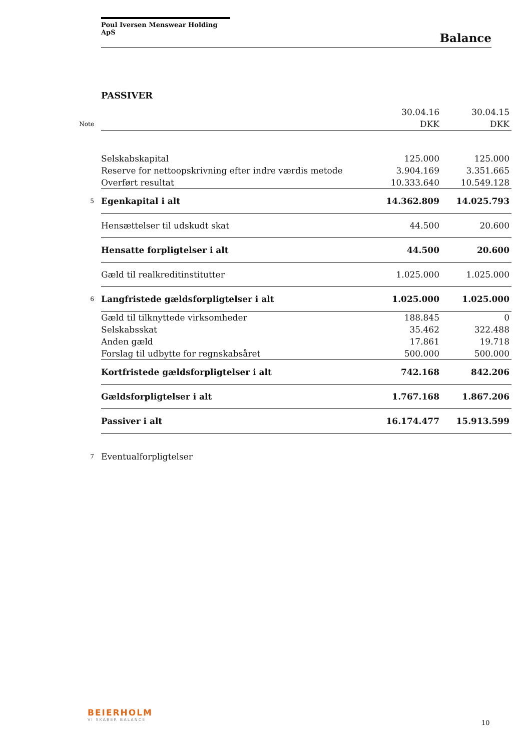Poul Iversen Menswear Holding ApS
Balance
PASSIVER
| | | 30.04.16 | 30.04.15 |
| Note | | DKK | DKK |
| | Selskabskapital | 125.000 | 125.000 |
| | Reserve for nettoopskrivning efter indre værdis metode | 3.904.169 | 3.351.665 |
| | Overført resultat | 10.333.640 | 10.549.128 |
| 5 | Egenkapital i alt | 14.362.809 | 14.025.793 |
| | Hensættelser til udskudt skat | 44.500 | 20.600 |
| | Hensatte forpligtelser i alt | 44.500 | 20.600 |
| | Gæld til realkreditinstitutter | 1.025.000 | 1.025.000 |
| 6 | Langfristede gældsforpligtelser i alt | 1.025.000 | 1.025.000 |
| | Gæld til tilknyttede virksomheder | 188.845 | 0 |
| | Selskabsskat | 35.462 | 322.488 |
| | Anden gæld | 17.861 | 19.718 |
| | Forslag til udbytte for regnskabsåret | 500.000 | 500.000 |
| | Kortfristede gældsforpligtelser i alt | 742.168 | 842.206 |
| | Gældsforpligtelser i alt | 1.767.168 | 1.867.206 |
| | Passiver i alt | 16.174.477 | 15.913.599 |
| 7 | Eventualforpligtelser | | |
BEIERHOLM
VI SKABER BALANCE
10